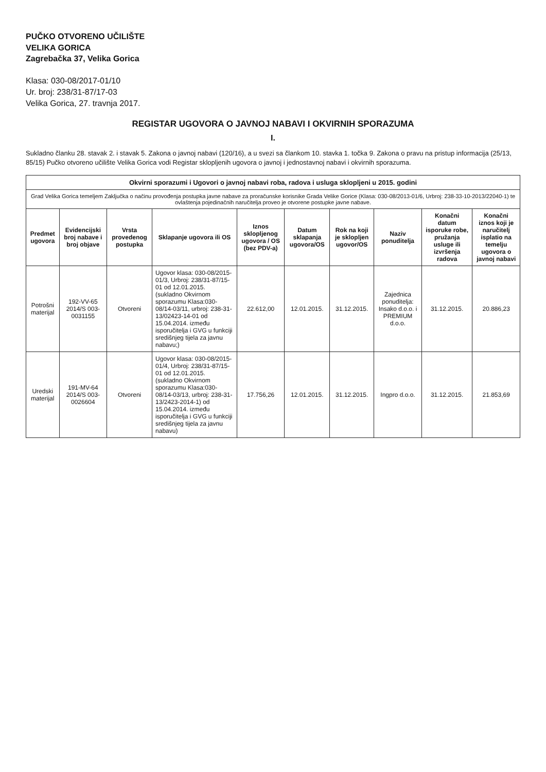PUČKO OTVORENO UČILIŠTE
VELIKA GORICA
Zagrebačka 37, Velika Gorica
Klasa: 030-08/2017-01/10
Ur. broj: 238/31-87/17-03
Velika Gorica, 27. travnja 2017.
REGISTAR UGOVORA O JAVNOJ NABAVI I OKVIRNIH SPORAZUMA
I.
Sukladno članku 28. stavak 2. i stavak 5. Zakona o javnoj nabavi (120/16), a u svezi sa člankom 10. stavka 1. točka 9. Zakona o pravu na pristup informacija (25/13, 85/15) Pučko otvoreno učilište Velika Gorica vodi Registar sklopljenih ugovora o javnoj i jednostavnoj nabavi i okvirnih sporazuma.
| Okvirni sporazumi i Ugovori o javnoj nabavi roba, radova i usluga sklopljeni u 2015. godini | | | | | | | | | |
| Grad Velika Gorica temeljem Zaključka o načinu provođenja postupka javne nabave za proračunske korisnike Grada Velike Gorice (Klasa: 030-08/2013-01/6, Urbroj: 238-33-10-2013/22040-1) te ovlaštenja pojedinačnih naručitelja proveo je otvorene postupke javne nabave. | | | | | | | | | |
| Predmet ugovora | Evidencijski broj nabave i broj objave | Vrsta provedenog postupka | Sklapanje ugovora ili OS | Iznos sklopljenog ugovora / OS (bez PDV-a) | Datum sklapanja ugovora/OS | Rok na koji je sklopljen ugovor/OS | Naziv ponuditelja | Konačni datum isporuke robe, pružanja usluge ili izvršenja radova | Konačni iznos koji je naručitelj isplatio na temelju ugovora o javnoj nabavi |
| Potrošni materijal | 192-VV-65 2014/S 003-0031155 | Otvoreni | Ugovor klasa: 030-08/2015-01/3, Urbroj: 238/31-87/15-01 od 12.01.2015. (sukladno Okvirnom sporazumu Klasa:030-08/14-03/11, urbroj: 238-31-13/02423-14-01 od 15.04.2014. između isporučitelja i GVG u funkciji središnjeg tijela za javnu nabavu;) | 22.612,00 | 12.01.2015. | 31.12.2015. | Zajednica ponuditelja: Insako d.o.o. i PREMIUM d.o.o. | 31.12.2015. | 20.886,23 |
| Uredski materijal | 191-MV-64 2014/S 003-0026604 | Otvoreni | Ugovor klasa: 030-08/2015-01/4, Urbroj: 238/31-87/15-01 od 12.01.2015. (sukladno Okvirnom sporazumu Klasa:030-08/14-03/13, urbroj: 238-31-13/2423-2014-1) od 15.04.2014. između isporučitelja i GVG u funkciji središnjeg tijela za javnu nabavu) | 17.756,26 | 12.01.2015. | 31.12.2015. | Ingpro d.o.o. | 31.12.2015. | 21.853,69 |